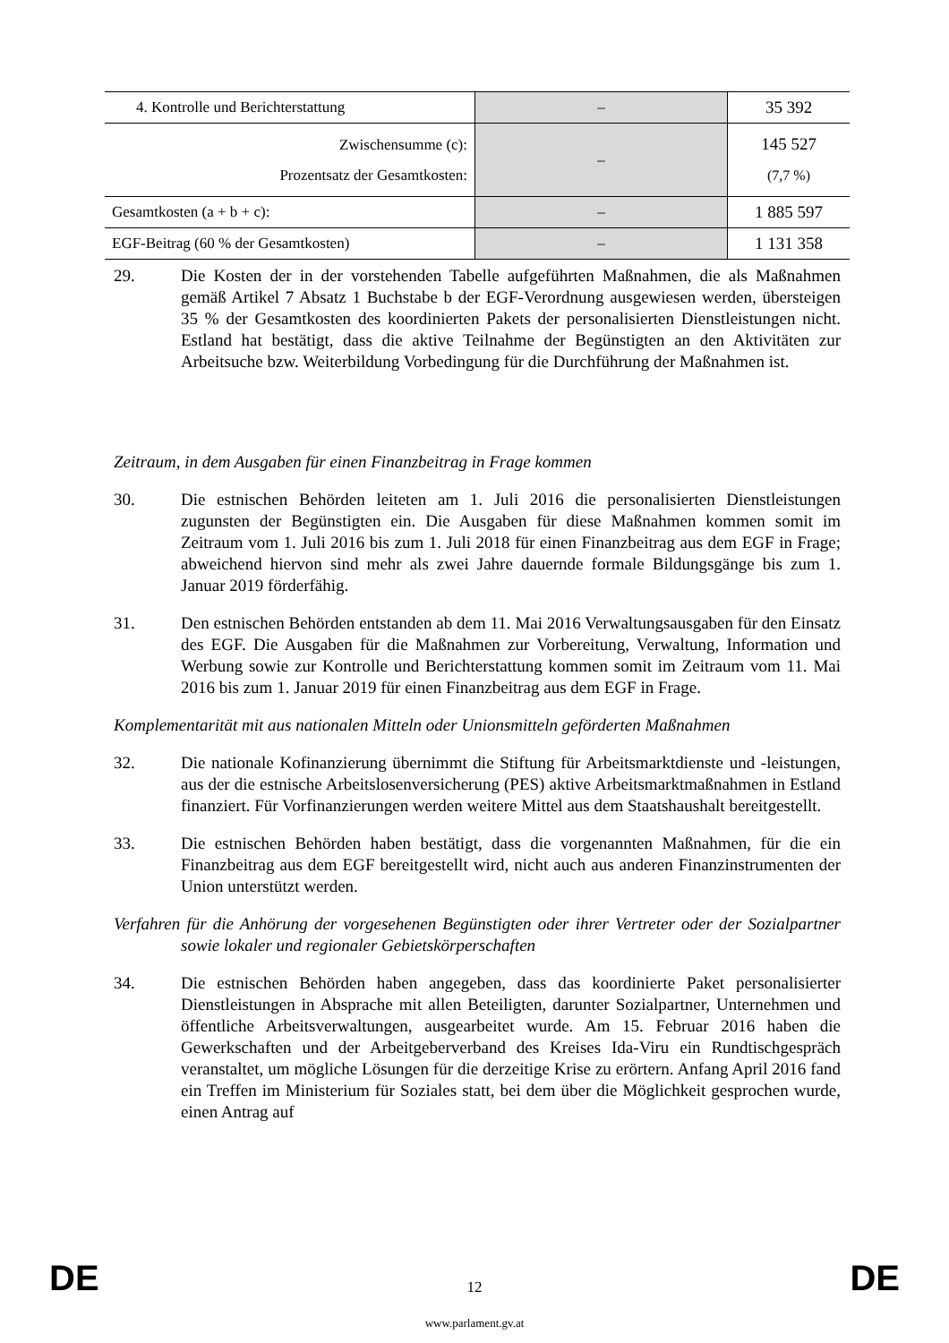| 4. Kontrolle und Berichterstattung | – | 35 392 |
| Zwischensumme (c): Prozentsatz der Gesamtkosten: | – | 145 527 (7,7 %) |
| Gesamtkosten (a + b + c): | – | 1 885 597 |
| EGF-Beitrag (60 % der Gesamtkosten) | – | 1 131 358 |
29. Die Kosten der in der vorstehenden Tabelle aufgeführten Maßnahmen, die als Maßnahmen gemäß Artikel 7 Absatz 1 Buchstabe b der EGF-Verordnung ausgewiesen werden, übersteigen 35 % der Gesamtkosten des koordinierten Pakets der personalisierten Dienstleistungen nicht. Estland hat bestätigt, dass die aktive Teilnahme der Begünstigten an den Aktivitäten zur Arbeitsuche bzw. Weiterbildung Vorbedingung für die Durchführung der Maßnahmen ist.
Zeitraum, in dem Ausgaben für einen Finanzbeitrag in Frage kommen
30. Die estnischen Behörden leiteten am 1. Juli 2016 die personalisierten Dienstleistungen zugunsten der Begünstigten ein. Die Ausgaben für diese Maßnahmen kommen somit im Zeitraum vom 1. Juli 2016 bis zum 1. Juli 2018 für einen Finanzbeitrag aus dem EGF in Frage; abweichend hiervon sind mehr als zwei Jahre dauernde formale Bildungsgänge bis zum 1. Januar 2019 förderfähig.
31. Den estnischen Behörden entstanden ab dem 11. Mai 2016 Verwaltungsausgaben für den Einsatz des EGF. Die Ausgaben für die Maßnahmen zur Vorbereitung, Verwaltung, Information und Werbung sowie zur Kontrolle und Berichterstattung kommen somit im Zeitraum vom 11. Mai 2016 bis zum 1. Januar 2019 für einen Finanzbeitrag aus dem EGF in Frage.
Komplementarität mit aus nationalen Mitteln oder Unionsmitteln geförderten Maßnahmen
32. Die nationale Kofinanzierung übernimmt die Stiftung für Arbeitsmarktdienste und -leistungen, aus der die estnische Arbeitslosenversicherung (PES) aktive Arbeitsmarktmaßnahmen in Estland finanziert. Für Vorfinanzierungen werden weitere Mittel aus dem Staatshaushalt bereitgestellt.
33. Die estnischen Behörden haben bestätigt, dass die vorgenannten Maßnahmen, für die ein Finanzbeitrag aus dem EGF bereitgestellt wird, nicht auch aus anderen Finanzinstrumenten der Union unterstützt werden.
Verfahren für die Anhörung der vorgesehenen Begünstigten oder ihrer Vertreter oder der Sozialpartner sowie lokaler und regionaler Gebietskörperschaften
34. Die estnischen Behörden haben angegeben, dass das koordinierte Paket personalisierter Dienstleistungen in Absprache mit allen Beteiligten, darunter Sozialpartner, Unternehmen und öffentliche Arbeitsverwaltungen, ausgearbeitet wurde. Am 15. Februar 2016 haben die Gewerkschaften und der Arbeitgeberverband des Kreises Ida-Viru ein Rundtischgespräch veranstaltet, um mögliche Lösungen für die derzeitige Krise zu erörtern. Anfang April 2016 fand ein Treffen im Ministerium für Soziales statt, bei dem über die Möglichkeit gesprochen wurde, einen Antrag auf
DE 12 DE
www.parlament.gv.at